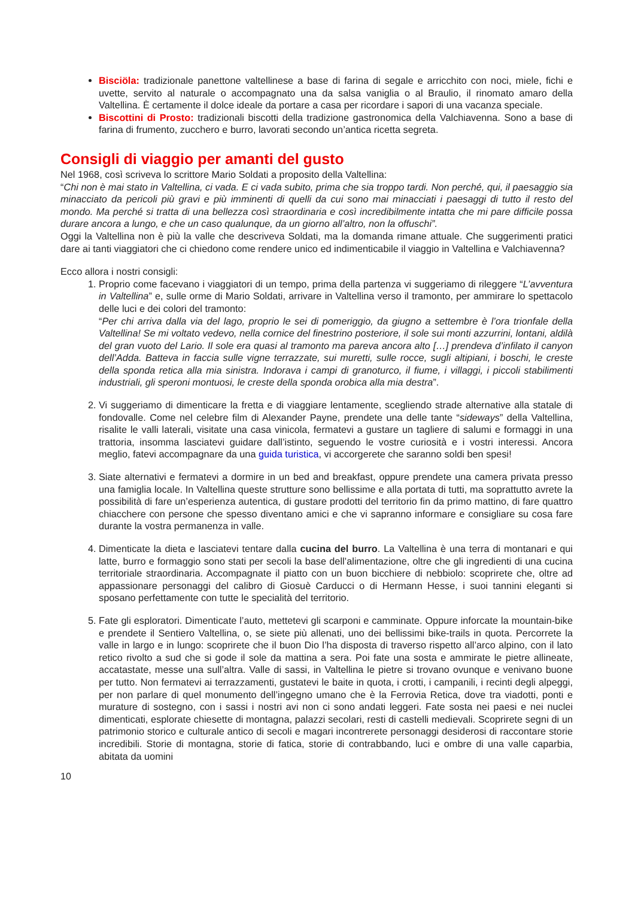Bisciöla: tradizionale panettone valtellinese a base di farina di segale e arricchito con noci, miele, fichi e uvette, servito al naturale o accompagnato una da salsa vaniglia o al Braulio, il rinomato amaro della Valtellina. È certamente il dolce ideale da portare a casa per ricordare i sapori di una vacanza speciale.
Biscottini di Prosto: tradizionali biscotti della tradizione gastronomica della Valchiavenna. Sono a base di farina di frumento, zucchero e burro, lavorati secondo un’antica ricetta segreta.
Consigli di viaggio per amanti del gusto
Nel 1968, così scriveva lo scrittore Mario Soldati a proposito della Valtellina:
“Chi non è mai stato in Valtellina, ci vada. E ci vada subito, prima che sia troppo tardi. Non perché, qui, il paesaggio sia minacciato da pericoli più gravi e più imminenti di quelli da cui sono mai minacciati i paesaggi di tutto il resto del mondo. Ma perché si tratta di una bellezza così straordinaria e così incredibilmente intatta che mi pare difficile possa durare ancora a lungo, e che un caso qualunque, da un giorno all’altro, non la offuschi”.
Oggi la Valtellina non è più la valle che descriveva Soldati, ma la domanda rimane attuale. Che suggerimenti pratici dare ai tanti viaggiatori che ci chiedono come rendere unico ed indimenticabile il viaggio in Valtellina e Valchiavenna?
Ecco allora i nostri consigli:
1. Proprio come facevano i viaggiatori di un tempo, prima della partenza vi suggeriamo di rileggere “L’avventura in Valtellina” e, sulle orme di Mario Soldati, arrivare in Valtellina verso il tramonto, per ammirare lo spettacolo delle luci e dei colori del tramonto:
“Per chi arriva dalla via del lago, proprio le sei di pomeriggio, da giugno a settembre è l’ora trionfale della Valtellina! Se mi voltato vedevo, nella cornice del finestrino posteriore, il sole sui monti azzurrini, lontani, aldilà del gran vuoto del Lario. Il sole era quasi al tramonto ma pareva ancora alto […] prendeva d’infilato il canyon dell’Adda. Batteva in faccia sulle vigne terrazzate, sui muretti, sulle rocce, sugli altipiani, i boschi, le creste della sponda retica alla mia sinistra. Indorava i campi di granoturco, il fiume, i villaggi, i piccoli stabilimenti industriali, gli speroni montuosi, le creste della sponda orobica alla mia destra”.
2. Vi suggeriamo di dimenticare la fretta e di viaggiare lentamente, scegliendo strade alternative alla statale di fondovalle. Come nel celebre film di Alexander Payne, prendete una delle tante “sideways” della Valtellina, risalite le valli laterali, visitate una casa vinicola, fermatevi a gustare un tagliere di salumi e formaggi in una trattoria, insomma lasciatevi guidare dall’istinto, seguendo le vostre curiosità e i vostri interessi. Ancora meglio, fatevi accompagnare da una guida turistica, vi accorgerete che saranno soldi ben spesi!
3. Siate alternativi e fermatevi a dormire in un bed and breakfast, oppure prendete una camera privata presso una famiglia locale. In Valtellina queste strutture sono bellissime e alla portata di tutti, ma soprattutto avrete la possibilità di fare un’esperienza autentica, di gustare prodotti del territorio fin da primo mattino, di fare quattro chiacchere con persone che spesso diventano amici e che vi sapranno informare e consigliare su cosa fare durante la vostra permanenza in valle.
4. Dimenticate la dieta e lasciatevi tentare dalla cucina del burro. La Valtellina è una terra di montanari e qui latte, burro e formaggio sono stati per secoli la base dell’alimentazione, oltre che gli ingredienti di una cucina territoriale straordinaria. Accompagnate il piatto con un buon bicchiere di nebbiolo: scoprirete che, oltre ad appassionare personaggi del calibro di Giosuè Carducci o di Hermann Hesse, i suoi tannini eleganti si sposano perfettamente con tutte le specialità del territorio.
5. Fate gli esploratori. Dimenticate l’auto, mettetevi gli scarponi e camminate. Oppure inforcate la mountain-bike e prendete il Sentiero Valtellina, o, se siete più allenati, uno dei bellissimi bike-trails in quota. Percorrete la valle in largo e in lungo: scoprirete che il buon Dio l’ha disposta di traverso rispetto all’arco alpino, con il lato retico rivolto a sud che si gode il sole da mattina a sera. Poi fate una sosta e ammirate le pietre allineate, accatastate, messe una sull’altra. Valle di sassi, in Valtellina le pietre si trovano ovunque e venivano buone per tutto. Non fermatevi ai terrazzamenti, gustatevi le baite in quota, i crotti, i campanili, i recinti degli alpeggi, per non parlare di quel monumento dell’ingegno umano che è la Ferrovia Retica, dove tra viadotti, ponti e murature di sostegno, con i sassi i nostri avi non ci sono andati leggeri. Fate sosta nei paesi e nei nuclei dimenticati, esplorate chiesette di montagna, palazzi secolari, resti di castelli medievali. Scoprirete segni di un patrimonio storico e culturale antico di secoli e magari incontrerete personaggi desiderosi di raccontare storie incredibili. Storie di montagna, storie di fatica, storie di contrabbando, luci e ombre di una valle caparbia, abitata da uomini
10